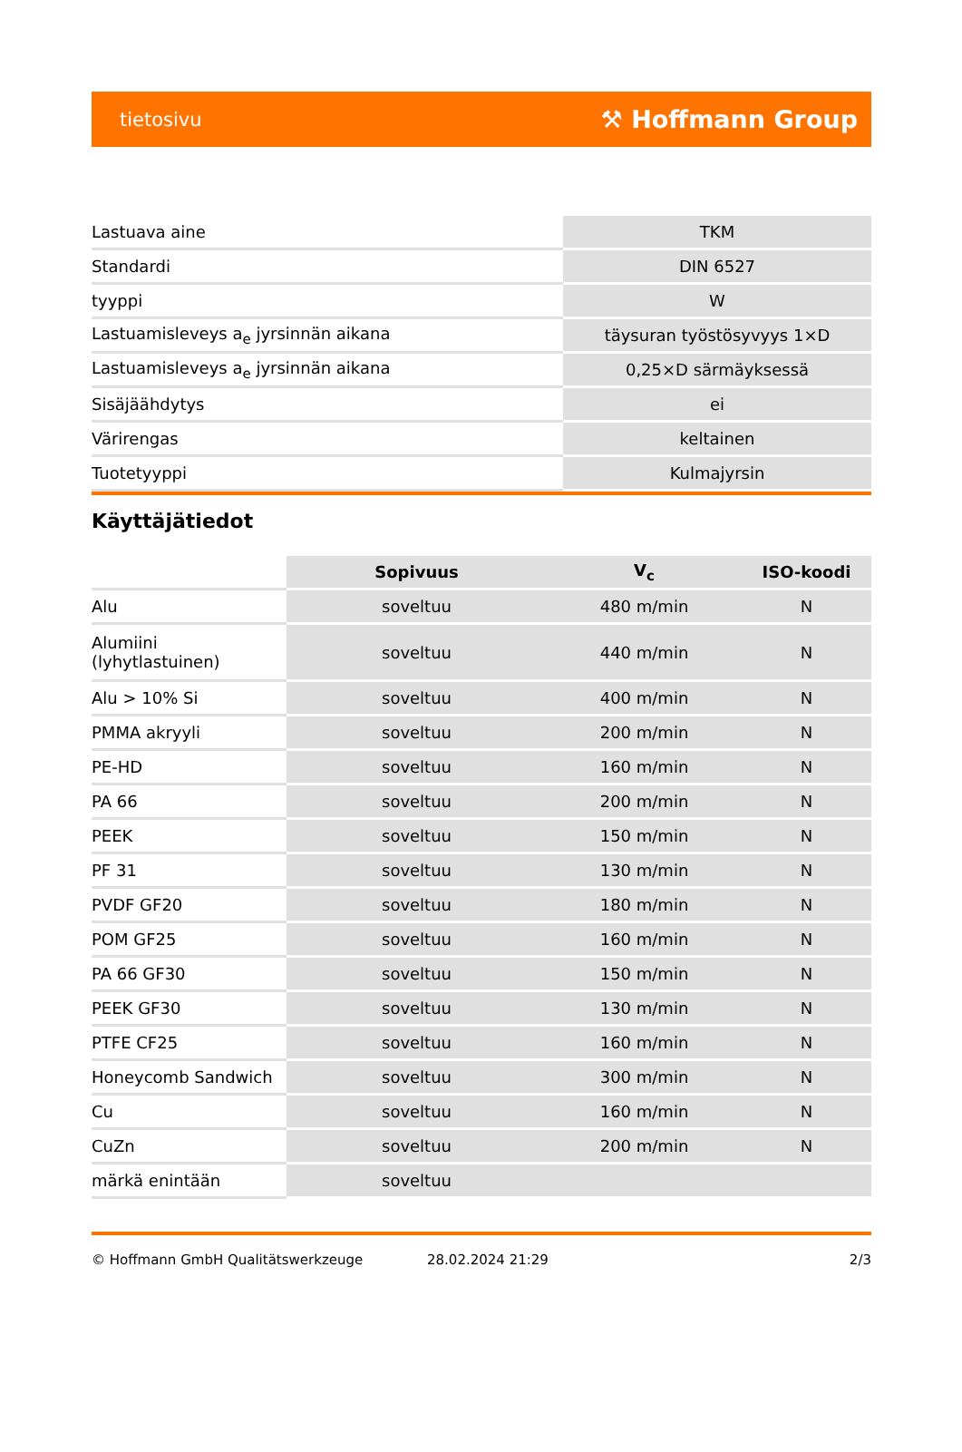tietosivu ⚒ Hoffmann Group
| Lastuava aine | TKM |
| Standardi | DIN 6527 |
| tyyppi | W |
| Lastuamisleveys a<sub>e</sub> jyrsinnän aikana | täysuran työstösyvyys 1×D |
| Lastuamisleveys a<sub>e</sub> jyrsinnän aikana | 0,25×D särmäyksessä |
| Sisäjäähdytys | ei |
| Värirengas | keltainen |
| Tuotetyyppi | Kulmajyrsin |
Käyttäjätiedot
| | Sopivuus | V<sub>c</sub> | ISO-koodi |
| --- | --- | --- | --- |
| Alu | soveltuu | 480 m/min | N |
| Alumiini (lyhytlastuinen) | soveltuu | 440 m/min | N |
| Alu > 10% Si | soveltuu | 400 m/min | N |
| PMMA akryyli | soveltuu | 200 m/min | N |
| PE-HD | soveltuu | 160 m/min | N |
| PA 66 | soveltuu | 200 m/min | N |
| PEEK | soveltuu | 150 m/min | N |
| PF 31 | soveltuu | 130 m/min | N |
| PVDF GF20 | soveltuu | 180 m/min | N |
| POM GF25 | soveltuu | 160 m/min | N |
| PA 66 GF30 | soveltuu | 150 m/min | N |
| PEEK GF30 | soveltuu | 130 m/min | N |
| PTFE CF25 | soveltuu | 160 m/min | N |
| Honeycomb Sandwich | soveltuu | 300 m/min | N |
| Cu | soveltuu | 160 m/min | N |
| CuZn | soveltuu | 200 m/min | N |
| märkä enintään | soveltuu | | |
© Hoffmann GmbH Qualitätswerkzeuge 28.02.2024 21:29 2/3